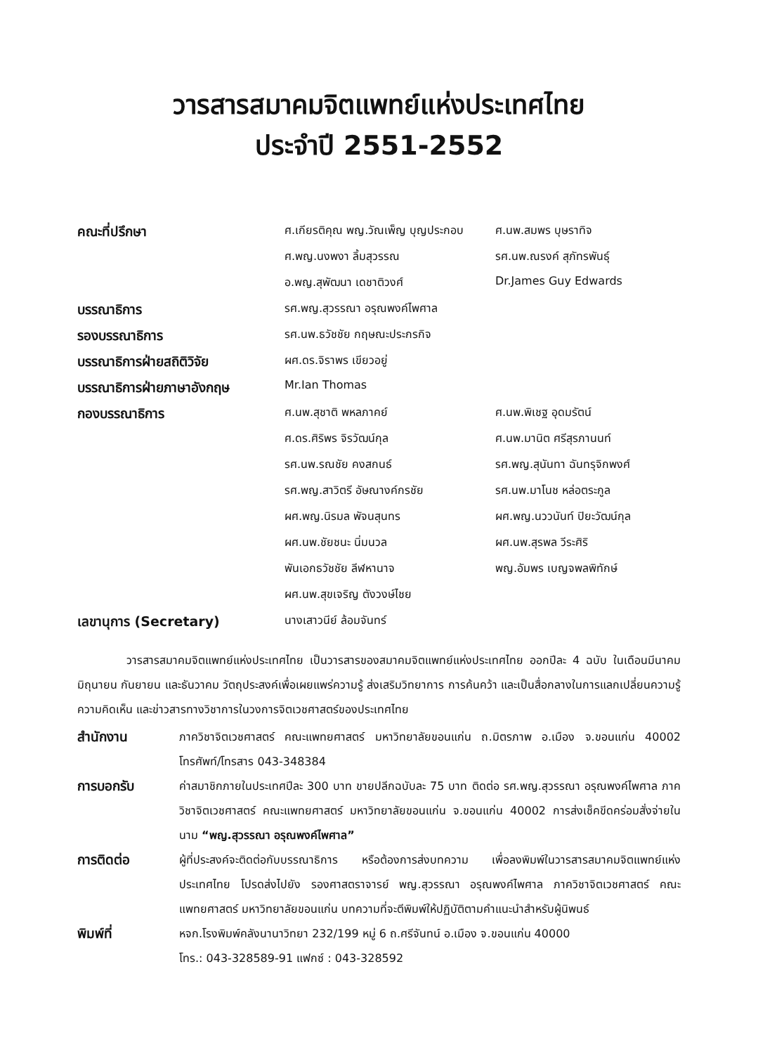วารสารสมาคมจิตแพทย์แห่งประเทศไทย
ประจำปี 2551-2552
| คณะที่ปรึกษา | ศ.เกียรติคุณ พญ.วัณเพ็ญ บุญประกอบ | ศ.นพ.สมพร บุษราทิจ |
| | ศ.พญ.นงพงา ลิ้มสุวรรณ | รศ.นพ.ณรงค์ สุภัทรพันธุ์ |
| | อ.พญ.สุพัฒนา เดชาติวงศ์ | Dr.James Guy Edwards |
| บรรณาธิการ | รศ.พญ.สุวรรณา อรุณพงค์ไพศาล | |
| รองบรรณาธิการ | รศ.นพ.ธวัชชัย กฤษณะประกรกิจ | |
| บรรณาธิการฝ่ายสถิติวิจัย | ผศ.ดร.จิราพร เขียวอยู่ | |
| บรรณาธิการฝ่ายภาษาอังกฤษ | Mr.Ian Thomas | |
| กองบรรณาธิการ | ศ.นพ.สุชาติ พหลภาคย์ | ศ.นพ.พิเชฐ อุดมรัตน์ |
| | ศ.ดร.ศิริพร จิรวัฒน์กุล | ศ.นพ.มานิต ศรีสุรภานนท์ |
| | รศ.นพ.รณชัย คงสกนธ์ | รศ.พญ.สุนันทา ฉันทรุจิกพงศ์ |
| | รศ.พญ.สาวิตรี อัษณางค์กรชัย | รศ.นพ.มาโนช หล่อตระกูล |
| | ผศ.พญ.นิรมล พัจนสุนทร | ผศ.พญ.นววนันท์ ปิยะวัฒน์กุล |
| | ผศ.นพ.ชัยชนะ นิ่มนวล | ผศ.นพ.สุรพล วีระศิริ |
| | พันเอกธวัชชัย ลีฬหานาจ | พญ.อัมพร เบญจพลพิทักษ์ |
| | ผศ.นพ.สุขเจริญ ตังวงษ์ไชย | |
| เลขานุการ (Secretary) | นางเสาวนีย์ ล้อมจันทร์ | |
วารสารสมาคมจิตแพทย์แห่งประเทศไทย เป็นวารสารของสมาคมจิตแพทย์แห่งประเทศไทย ออกปีละ 4 ฉบับ ในเดือนมีนาคม มิถุนายน กันยายน และธันวาคม วัตถุประสงค์เพื่อเผยแพร่ความรู้ ส่งเสริมวิทยาการ การค้นคว้า และเป็นสื่อกลางในการแลกเปลี่ยนความรู้ ความคิดเห็น และข่าวสารทางวิชาการในวงการจิตเวชศาสตร์ของประเทศไทย
สำนักงาน
ภาควิชาจิตเวชศาสตร์ คณะแพทยศาสตร์ มหาวิทยาลัยขอนแก่น ถ.มิตรภาพ อ.เมือง จ.ขอนแก่น 40002 โทรศัพท์/โทรสาร 043-348384
การบอกรับ
ค่าสมาชิกภายในประเทศปีละ 300 บาท ขายปลีกฉบับละ 75 บาท ติดต่อ รศ.พญ.สุวรรณา อรุณพงค์ไพศาล ภาควิชาจิตเวชศาสตร์ คณะแพทยศาสตร์ มหาวิทยาลัยขอนแก่น จ.ขอนแก่น 40002 การส่งเช็คขีดคร่อมสั่งจ่ายในนาม “พญ.สุวรรณา อรุณพงค์ไพศาล”
การติดต่อ
ผู้ที่ประสงค์จะติดต่อกับบรรณาธิการ หรือต้องการส่งบทความ เพื่อลงพิมพ์ในวารสารสมาคมจิตแพทย์แห่งประเทศไทย โปรดส่งไปยัง รองศาสตราจารย์ พญ.สุวรรณา อรุณพงค์ไพศาล ภาควิชาจิตเวชศาสตร์ คณะแพทยศาสตร์ มหาวิทยาลัยขอนแก่น บทความที่จะตีพิมพ์ให้ปฏิบัติตามคำแนะนำสำหรับผู้นิพนธ์
พิมพ์ที่
หจก.โรงพิมพ์คลังนานาวิทยา 232/199 หมู่ 6 ถ.ศรีจันทน์ อ.เมือง จ.ขอนแก่น 40000
โทร.: 043-328589-91 แฟกซ์ : 043-328592